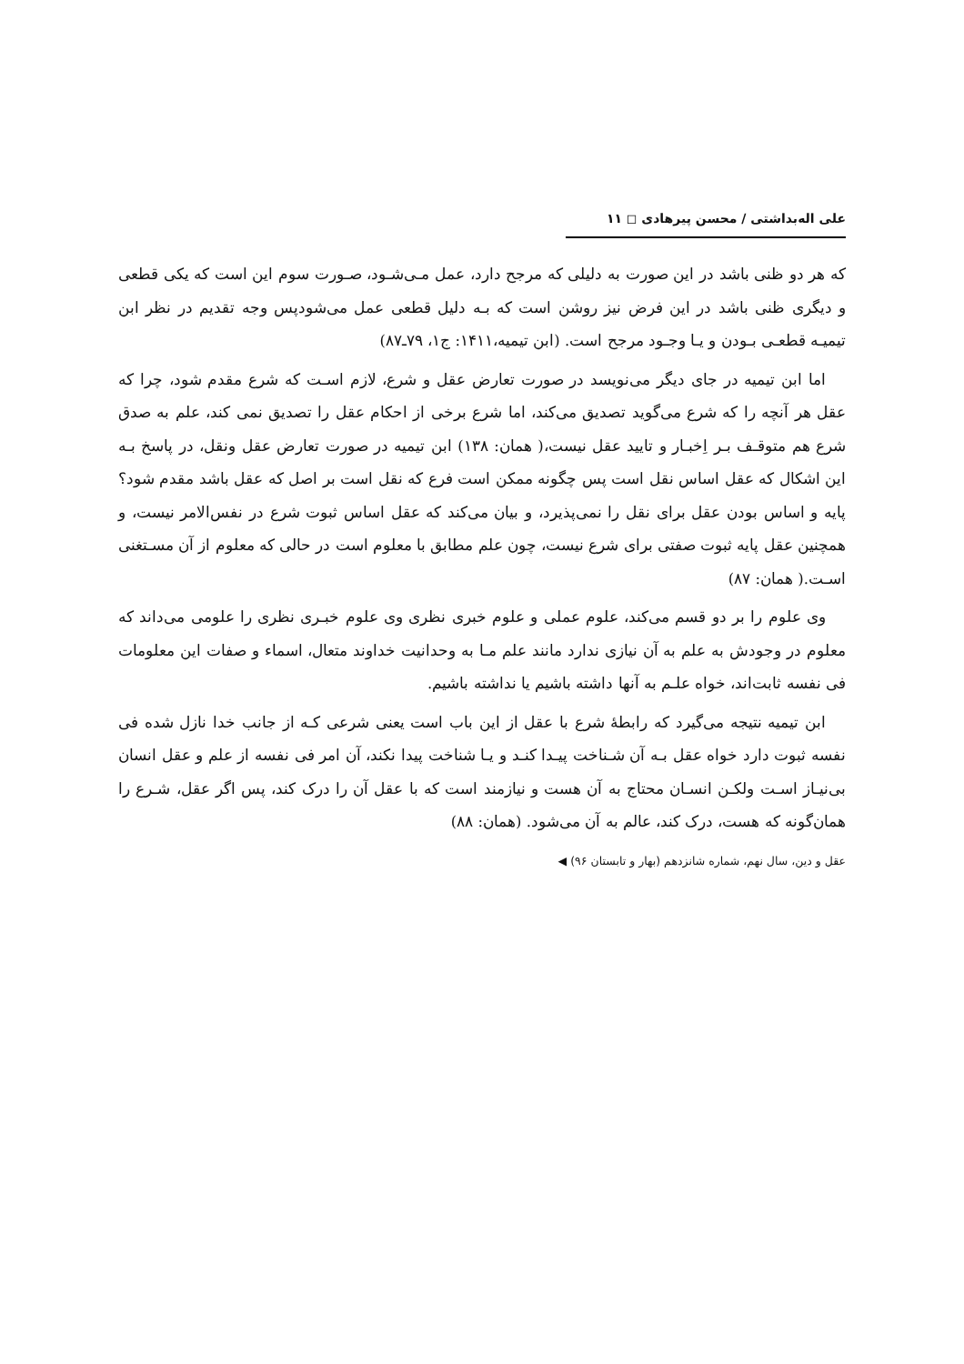علی اله‌بداشتی / محسن پیرهادی ◻ ۱۱
که هر دو ظنی باشد در این صورت به دلیلی که مرجح دارد، عمل مـی‌شـود، صـورت سوم این است که یکی قطعی و دیگری ظنی باشد در این فرض نیز روشن است که بـه دلیل قطعی عمل می‌شودپس وجه تقدیم در نظر ابن تیمیـه قطعـی بـودن و یـا وجـود مرجح است. (ابن تیمیه،۱۴۱۱: ج۱، ۷۹ـ۸۷)
اما ابن تیمیه در جای دیگر می‌نویسد در صورت تعارض عقل و شرع، لازم اسـت که شرع مقدم شود، چرا که عقل هر آنچه را که شرع می‌گوید تصدیق می‌کند، اما شرع برخی از احکام عقل را تصدیق نمی کند، علم به صدق شرع هم متوقـف بـر اِخبـار و تایید عقل نیست،( همان: ۱۳۸) ابن تیمیه در صورت تعارض عقل ونقل، در پاسخ بـه این اشکال که عقل اساس نقل است پس چگونه ممکن است فرع که نقل است بر اصل که عقل باشد مقدم شود؟ پایه و اساس بودن عقل برای نقل را نمی‌پذیرد، و بیان می‌کند که عقل اساس ثبوت شرع در نفس‌الامر نیست، و همچنین عقل پایه ثبوت صفتی برای شرع نیست، چون علم مطابق با معلوم است در حالی که معلوم از آن مسـتغنی اسـت.( همان: ۸۷)
وی علوم را بر دو قسم می‌کند، علوم عملی و علوم خبری نظری وی علوم خبـری نظری را علومی می‌داند که معلوم در وجودش به علم به آن نیازی ندارد مانند علم مـا به وحدانیت خداوند متعال، اسماء و صفات این معلومات فی نفسه ثابت‌اند، خواه علـم به آنها داشته باشیم یا نداشته باشیم.
ابن تیمیه نتیجه می‌گیرد که رابطهٔ شرع با عقل از این باب است یعنی شرعی کـه از جانب خدا نازل شده فی نفسه ثبوت دارد خواه عقل بـه آن شـناخت پیـدا کنـد و یـا شناخت پیدا نکند، آن امر فی نفسه از علم و عقل انسان بی‌نیـاز اسـت ولکـن انسـان محتاج به آن هست و نیازمند است که با عقل آن را درک کند، پس اگر عقل، شـرع را همان‌گونه که هست، درک کند، عالم به آن می‌شود. (همان: ۸۸)
عقل و دین، سال نهم، شماره شانزدهم (بهار و تابستان ۹۶) ◀